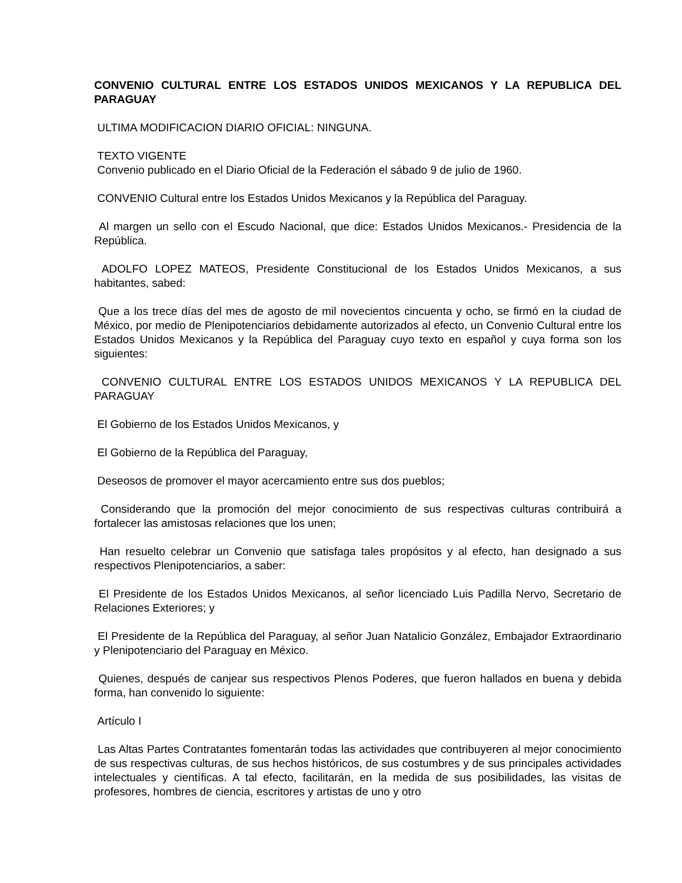CONVENIO CULTURAL ENTRE LOS ESTADOS UNIDOS MEXICANOS Y LA REPUBLICA DEL PARAGUAY
ULTIMA MODIFICACION DIARIO OFICIAL: NINGUNA.
TEXTO VIGENTE
Convenio publicado en el Diario Oficial de la Federación el sábado 9 de julio de 1960.
CONVENIO Cultural entre los Estados Unidos Mexicanos y la República del Paraguay.
Al margen un sello con el Escudo Nacional, que dice: Estados Unidos Mexicanos.- Presidencia de la República.
ADOLFO LOPEZ MATEOS, Presidente Constitucional de los Estados Unidos Mexicanos, a sus habitantes, sabed:
Que a los trece días del mes de agosto de mil novecientos cincuenta y ocho, se firmó en la ciudad de México, por medio de Plenipotenciarios debidamente autorizados al efecto, un Convenio Cultural entre los Estados Unidos Mexicanos y la República del Paraguay cuyo texto en español y cuya forma son los siguientes:
CONVENIO CULTURAL ENTRE LOS ESTADOS UNIDOS MEXICANOS Y LA REPUBLICA DEL PARAGUAY
El Gobierno de los Estados Unidos Mexicanos, y
El Gobierno de la República del Paraguay,
Deseosos de promover el mayor acercamiento entre sus dos pueblos;
Considerando que la promoción del mejor conocimiento de sus respectivas culturas contribuirá a fortalecer las amistosas relaciones que los unen;
Han resuelto celebrar un Convenio que satisfaga tales propósitos y al efecto, han designado a sus respectivos Plenipotenciarios, a saber:
El Presidente de los Estados Unidos Mexicanos, al señor licenciado Luis Padilla Nervo, Secretario de Relaciones Exteriores; y
El Presidente de la República del Paraguay, al señor Juan Natalicio González, Embajador Extraordinario y Plenipotenciario del Paraguay en México.
Quienes, después de canjear sus respectivos Plenos Poderes, que fueron hallados en buena y debida forma, han convenido lo siguiente:
Artículo I
Las Altas Partes Contratantes fomentarán todas las actividades que contribuyeren al mejor conocimiento de sus respectivas culturas, de sus hechos históricos, de sus costumbres y de sus principales actividades intelectuales y científicas. A tal efecto, facilitarán, en la medida de sus posibilidades, las visitas de profesores, hombres de ciencia, escritores y artistas de uno y otro